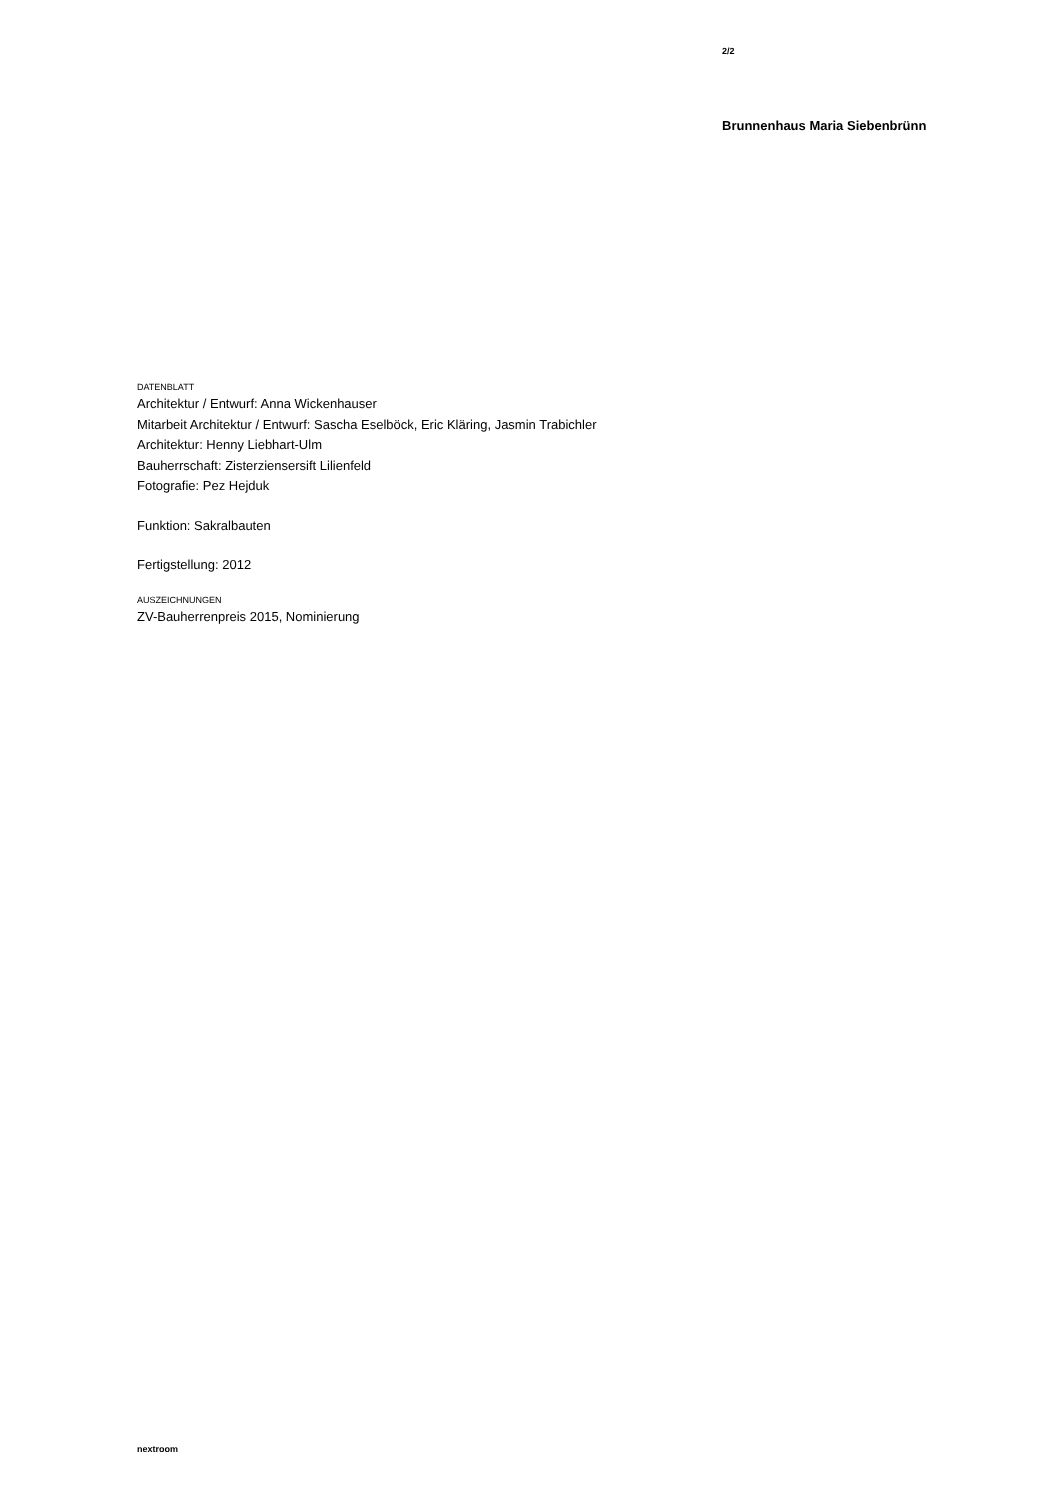2/2
Brunnenhaus Maria Siebenbrünn
DATENBLATT
Architektur / Entwurf: Anna Wickenhauser
Mitarbeit Architektur / Entwurf: Sascha Eselböck, Eric Kläring, Jasmin Trabichler
Architektur: Henny Liebhart-Ulm
Bauherrschaft: Zisterziensersift Lilienfeld
Fotografie: Pez Hejduk
Funktion: Sakralbauten
Fertigstellung: 2012
AUSZEICHNUNGEN
ZV-Bauherrenpreis 2015, Nominierung
nextroom